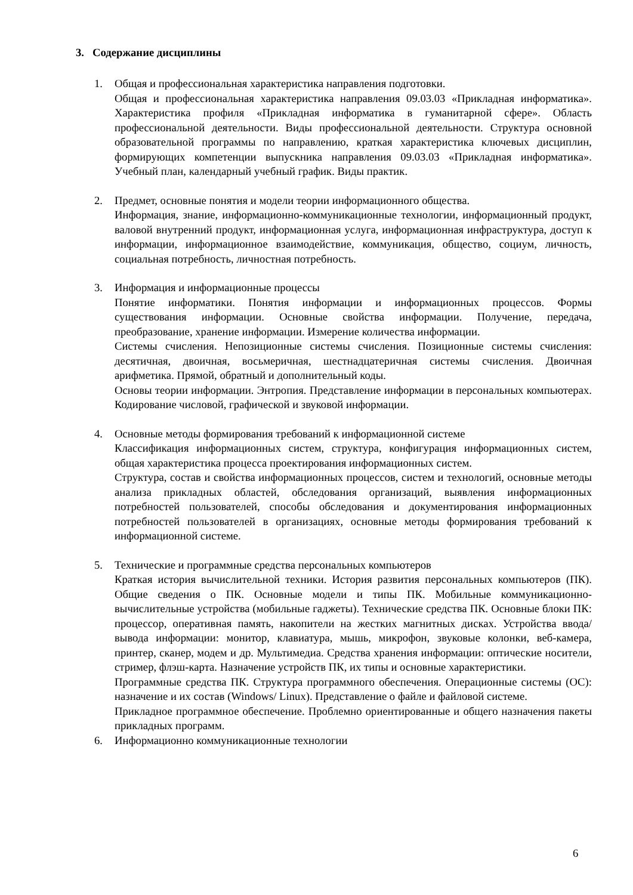3. Содержание дисциплины
1. Общая и профессиональная характеристика направления подготовки.
Общая и профессиональная характеристика направления 09.03.03 «Прикладная информатика». Характеристика профиля «Прикладная информатика в гуманитарной сфере». Область профессиональной деятельности. Виды профессиональной деятельности. Структура основной образовательной программы по направлению, краткая характеристика ключевых дисциплин, формирующих компетенции выпускника направления 09.03.03 «Прикладная информатика». Учебный план, календарный учебный график. Виды практик.
2. Предмет, основные понятия и модели теории информационного общества.
Информация, знание, информационно-коммуникационные технологии, информационный продукт, валовой внутренний продукт, информационная услуга, информационная инфраструктура, доступ к информации, информационное взаимодействие, коммуникация, общество, социум, личность, социальная потребность, личностная потребность.
3. Информация и информационные процессы
Понятие информатики. Понятия информации и информационных процессов. Формы существования информации. Основные свойства информации. Получение, передача, преобразование, хранение информации. Измерение количества информации.
Системы счисления. Непозиционные системы счисления. Позиционные системы счисления: десятичная, двоичная, восьмеричная, шестнадцатеричная системы счисления. Двоичная арифметика. Прямой, обратный и дополнительный коды.
Основы теории информации. Энтропия. Представление информации в персональных компьютерах. Кодирование числовой, графической и звуковой информации.
4. Основные методы формирования требований к информационной системе
Классификация информационных систем, структура, конфигурация информационных систем, общая характеристика процесса проектирования информационных систем.
Структура, состав и свойства информационных процессов, систем и технологий, основные методы анализа прикладных областей, обследования организаций, выявления информационных потребностей пользователей, способы обследования и документирования информационных потребностей пользователей в организациях, основные методы формирования требований к информационной системе.
5. Технические и программные средства персональных компьютеров
Краткая история вычислительной техники. История развития персональных компьютеров (ПК). Общие сведения о ПК. Основные модели и типы ПК. Мобильные коммуникационно-вычислительные устройства (мобильные гаджеты). Технические средства ПК. Основные блоки ПК: процессор, оперативная память, накопители на жестких магнитных дисках. Устройства ввода/вывода информации: монитор, клавиатура, мышь, микрофон, звуковые колонки, веб-камера, принтер, сканер, модем и др. Мультимедиа. Средства хранения информации: оптические носители, стример, флэш-карта. Назначение устройств ПК, их типы и основные характеристики.
Программные средства ПК. Структура программного обеспечения. Операционные системы (ОС): назначение и их состав (Windows/ Linux). Представление о файле и файловой системе.
Прикладное программное обеспечение. Проблемно ориентированные и общего назначения пакеты прикладных программ.
6. Информационно коммуникационные технологии
6